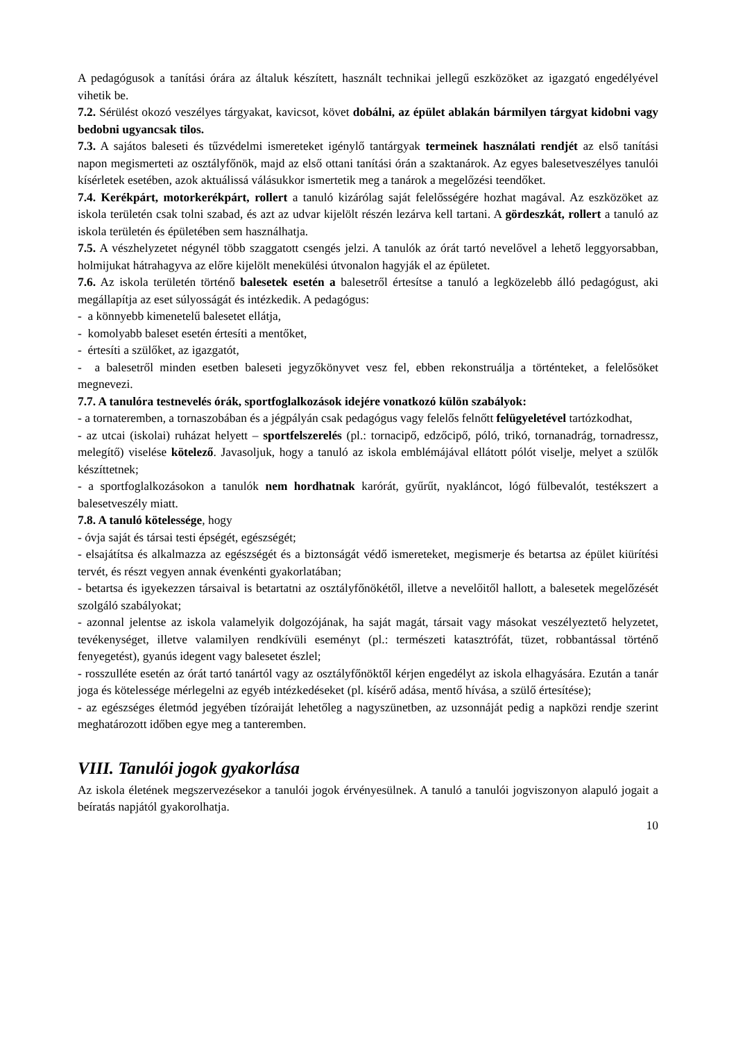A pedagógusok a tanítási órára az általuk készített, használt technikai jellegű eszközöket az igazgató engedélyével vihetik be.
7.2. Sérülést okozó veszélyes tárgyakat, kavicsot, követ dobálni, az épület ablakán bármilyen tárgyat kidobni vagy bedobni ugyancsak tilos.
7.3. A sajátos baleseti és tűzvédelmi ismereteket igénylő tantárgyak termeinek használati rendjét az első tanítási napon megismerteti az osztályfőnök, majd az első ottani tanítási órán a szaktanárok. Az egyes balesetveszélyes tanulói kísérletek esetében, azok aktuálissá válásukkor ismertetik meg a tanárok a megelőzési teendőket.
7.4. Kerékpárt, motorkerékpárt, rollert a tanuló kizárólag saját felelősségére hozhat magával. Az eszközöket az iskola területén csak tolni szabad, és azt az udvar kijelölt részén lezárva kell tartani. A gördeszkát, rollert a tanuló az iskola területén és épületében sem használhatja.
7.5. A vészhelyzetet négynél több szaggatott csengés jelzi. A tanulók az órát tartó nevelővel a lehető leggyorsabban, holmijukat hátrahagyva az előre kijelölt menekülési útvonalon hagyják el az épületet.
7.6. Az iskola területén történő balesetek esetén a balesetről értesítse a tanuló a legközelebb álló pedagógust, aki megállapítja az eset súlyosságát és intézkedik. A pedagógus:
- a könnyebb kimenetelű balesetet ellátja,
- komolyabb baleset esetén értesíti a mentőket,
- értesíti a szülőket, az igazgatót,
- a balesetről minden esetben baleseti jegyzőkönyvet vesz fel, ebben rekonstruálja a történteket, a felelősöket megnevezi.
7.7. A tanulóra testnevelés órák, sportfoglalkozások idejére vonatkozó külön szabályok:
- a tornateremben, a tornaszobában és a jégpályán csak pedagógus vagy felelős felnőtt felügyeletével tartózkodhat,
- az utcai (iskolai) ruházat helyett – sportfelszerelés (pl.: tornacipő, edzőcipő, póló, trikó, tornanadrág, tornadressz, melegítő) viselése kötelező. Javasoljuk, hogy a tanuló az iskola emblémájával ellátott pólót viselje, melyet a szülők készíttetnek;
- a sportfoglalkozásokon a tanulók nem hordhatnak karórát, gyűrűt, nyakláncot, lógó fülbevalót, testékszert a balesetveszély miatt.
7.8. A tanuló kötelessége, hogy
- óvja saját és társai testi épségét, egészségét;
- elsajátítsa és alkalmazza az egészségét és a biztonságát védő ismereteket, megismerje és betartsa az épület kiürítési tervét, és részt vegyen annak évenkénti gyakorlatában;
- betartsa és igyekezzen társaival is betartatni az osztályfőnökétől, illetve a nevelőitől hallott, a balesetek megelőzését szolgáló szabályokat;
- azonnal jelentse az iskola valamelyik dolgozójának, ha saját magát, társait vagy másokat veszélyeztető helyzetet, tevékenységet, illetve valamilyen rendkívüli eseményt (pl.: természeti katasztrófát, tüzet, robbantással történő fenyegetést), gyanús idegent vagy balesetet észlel;
- rosszulléte esetén az órát tartó tanártól vagy az osztályfőnöktől kérjen engedélyt az iskola elhagyására. Ezután a tanár joga és kötelessége mérlegelni az egyéb intézkedéseket (pl. kísérő adása, mentő hívása, a szülő értesítése);
- az egészséges életmód jegyében tízóraiját lehetőleg a nagyszünetben, az uzsonnáját pedig a napközi rendje szerint meghatározott időben egye meg a tanteremben.
VIII. Tanulói jogok gyakorlása
Az iskola életének megszervezésekor a tanulói jogok érvényesülnek. A tanuló a tanulói jogviszonyon alapuló jogait a beíratás napjától gyakorolhatja.
10